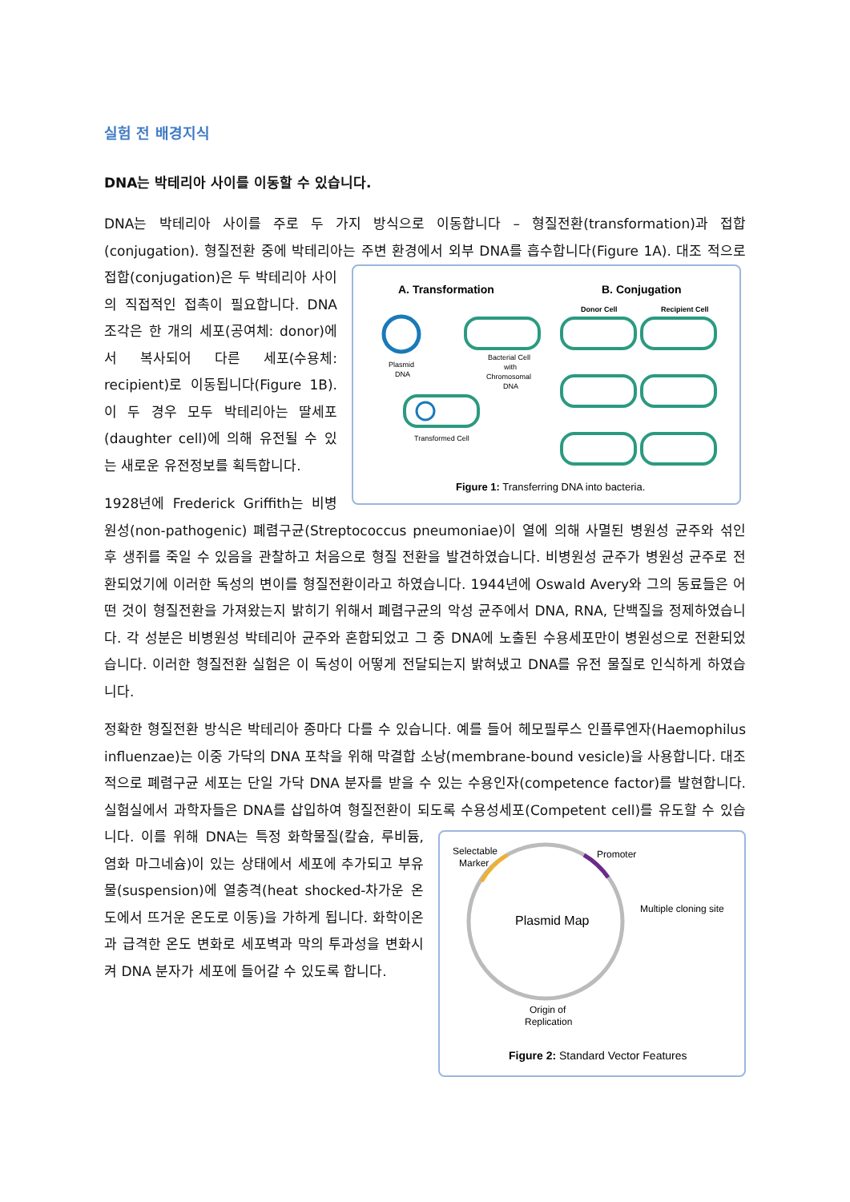실험 전 배경지식
DNA는 박테리아 사이를 이동할 수 있습니다.
DNA는 박테리아 사이를 주로 두 가지 방식으로 이동합니다 – 형질전환(transformation)과 접합(conjugation). 형질전환 중에 박테리아는 주변 환경에서 외부 DNA를 흡수합니다(Figure 1A). 대조
A. Transformation
B. Conjugation
Plasmid
DNA
Bacterial Cell
with
Chromosomal
DNA
Transformed Cell
Donor Cell
Recipient Cell
Figure 1: Transferring DNA into bacteria.
적으로 접합(conjugation)은 두 박테리아 사이의 직접적인 접촉이 필요합니다. DNA 조각은 한 개의 세포(공여체: donor)에서 복사되어 다른 세포(수용체: recipient)로 이동됩니다(Figure 1B). 이 두 경우 모두 박테리아는 딸세포(daughter cell)에 의해 유전될 수 있는 새로운 유전정보를 획득합니다.
1928년에 Frederick Griffith는 비병원성(non-pathogenic) 폐렴구균(Streptococcus pneumoniae)이 열에 의해 사멸된 병원성 균주와 섞인 후 생쥐를 죽일 수 있음을 관찰하고 처음으로 형질 전환을 발견하였습니다. 비병원성 균주가 병원성 균주로 전환되었기에 이러한 독성의 변이를 형질전환이라고 하였습니다. 1944년에 Oswald Avery와 그의 동료들은 어떤 것이 형질전환을 가져왔는지 밝히기 위해서 폐렴구균의 악성 균주에서 DNA, RNA, 단백질을 정제하였습니다. 각 성분은 비병원성 박테리아 균주와 혼합되었고 그 중 DNA에 노출된 수용세포만이 병원성으로 전환되었습니다. 이러한 형질전환 실험은 이 독성이 어떻게 전달되는지 밝혀냈고 DNA를 유전 물질로 인식하게 하였습니다.
정확한 형질전환 방식은 박테리아 종마다 다를 수 있습니다. 예를 들어 헤모필루스 인플루엔자(Haemophilus influenzae)는 이중 가닥의 DNA 포착을 위해 막결합 소낭(membrane-bound vesicle)을 사용합니다. 대조적으로 폐렴구균 세포는 단일 가닥 DNA 분자를 받을 수 있는 수용인자(competence factor)를 발현합니다. 실험실에서 과학자들은 DNA를 삽입하여 형질전환이 되도록
Selectable
Marker
Promoter
Multiple cloning site
Plasmid Map
Origin of
Replication
Figure 2: Standard Vector Features
수용성세포(Competent cell)를 유도할 수 있습니다. 이를 위해 DNA는 특정 화학물질(칼슘, 루비듐, 염화 마그네슘)이 있는 상태에서 세포에 추가되고 부유물(suspension)에 열충격(heat shocked-차가운 온도에서 뜨거운 온도로 이동)을 가하게 됩니다. 화학이온과 급격한 온도 변화로 세포벽과 막의 투과성을 변화시켜 DNA 분자가 세포에 들어갈 수 있도록 합니다.